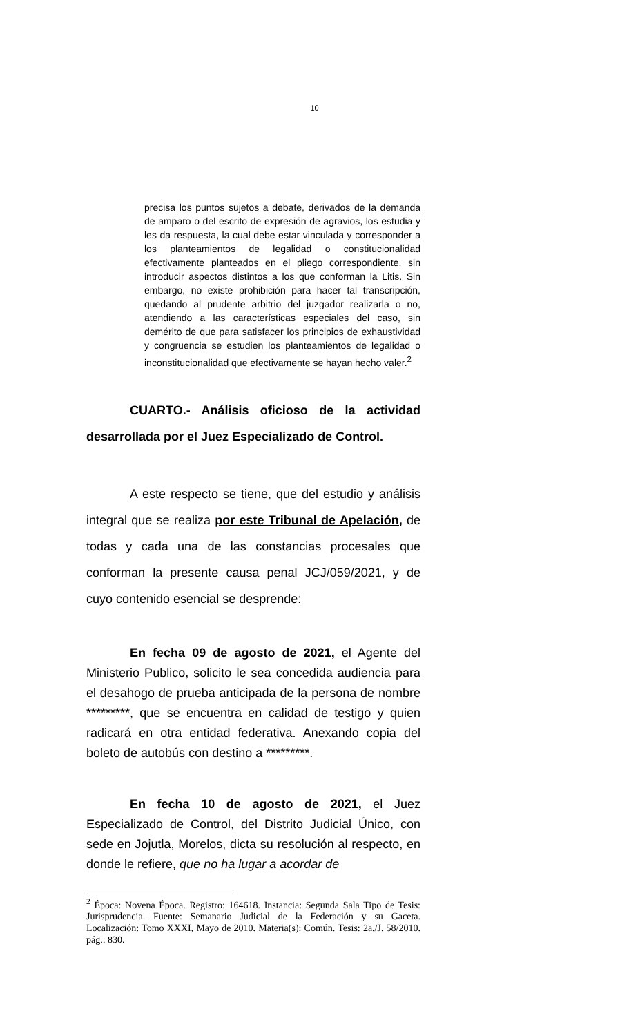10
precisa los puntos sujetos a debate, derivados de la demanda de amparo o del escrito de expresión de agravios, los estudia y les da respuesta, la cual debe estar vinculada y corresponder a los planteamientos de legalidad o constitucionalidad efectivamente planteados en el pliego correspondiente, sin introducir aspectos distintos a los que conforman la Litis. Sin embargo, no existe prohibición para hacer tal transcripción, quedando al prudente arbitrio del juzgador realizarla o no, atendiendo a las características especiales del caso, sin demérito de que para satisfacer los principios de exhaustividad y congruencia se estudien los planteamientos de legalidad o inconstitucionalidad que efectivamente se hayan hecho valer.<sup>2</sup>
CUARTO.- Análisis oficioso de la actividad desarrollada por el Juez Especializado de Control.
A este respecto se tiene, que del estudio y análisis integral que se realiza por este Tribunal de Apelación, de todas y cada una de las constancias procesales que conforman la presente causa penal JCJ/059/2021, y de cuyo contenido esencial se desprende:
En fecha 09 de agosto de 2021, el Agente del Ministerio Publico, solicito le sea concedida audiencia para el desahogo de prueba anticipada de la persona de nombre *********, que se encuentra en calidad de testigo y quien radicará en otra entidad federativa. Anexando copia del boleto de autobús con destino a *********.
En fecha 10 de agosto de 2021, el Juez Especializado de Control, del Distrito Judicial Único, con sede en Jojutla, Morelos, dicta su resolución al respecto, en donde le refiere, que no ha lugar a acordar de
<sup>2</sup> Época: Novena Época. Registro: 164618. Instancia: Segunda Sala Tipo de Tesis: Jurisprudencia. Fuente: Semanario Judicial de la Federación y su Gaceta. Localización: Tomo XXXI, Mayo de 2010. Materia(s): Común. Tesis: 2a./J. 58/2010. pág.: 830.